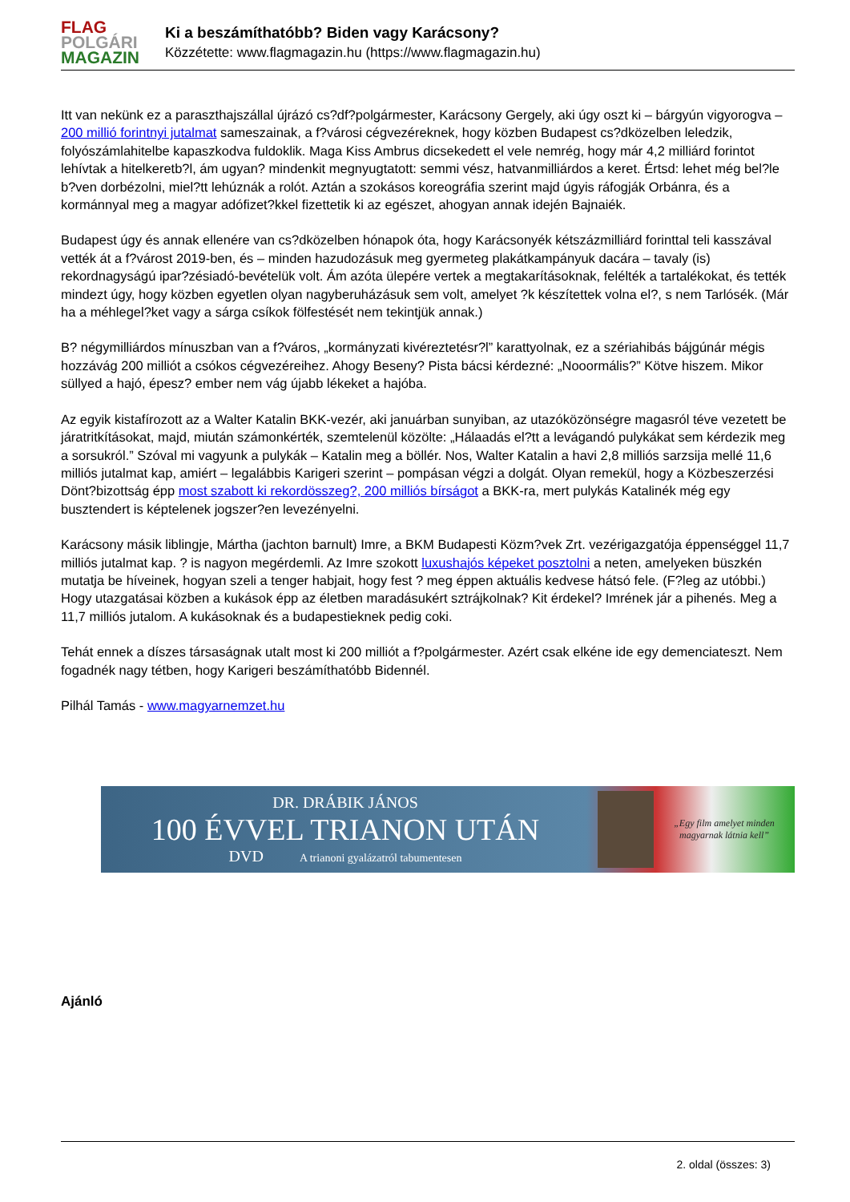FLAG
POLGÁRI
MAGAZIN
Ki a beszámíthatóbb? Biden vagy Karácsony?
Közzétette: www.flagmagazin.hu (https://www.flagmagazin.hu)
Itt van nekünk ez a paraszthajszállal újrázó cs?df?polgármester, Karácsony Gergely, aki úgy oszt ki – bárgyún vigyorogva – 200 millió forintnyi jutalmat sameszainak, a f?városi cégvezéreknek, hogy közben Budapest cs?dközelben leledzik, folyószámlahitelbe kapaszkodva fuldoklik. Maga Kiss Ambrus dicsekedett el vele nemrég, hogy már 4,2 milliárd forintot lehívtak a hitelkeretb?l, ám ugyan? mindenkit megnyugtatott: semmi vész, hatvanmilliárdos a keret. Értsd: lehet még bel?le b?ven dorbézolni, miel?tt lehúznák a rolót. Aztán a szokásos koreográfia szerint majd úgyis ráfogják Orbánra, és a kormánnyal meg a magyar adófizet?kkel fizettetik ki az egészet, ahogyan annak idején Bajnaiék.
Budapest úgy és annak ellenére van cs?dközelben hónapok óta, hogy Karácsonyék kétszázmilliárd forinttal teli kasszával vették át a f?várost 2019-ben, és – minden hazudozásuk meg gyermeteg plakátkampányuk dacára – tavaly (is) rekordnagyságú ipar?zésiadó-bevételük volt. Ám azóta ülepére vertek a megtakarításoknak, felélték a tartalékokat, és tették mindezt úgy, hogy közben egyetlen olyan nagyberuházásuk sem volt, amelyet ?k készítettek volna el?, s nem Tarlósék. (Már ha a méhlegel?ket vagy a sárga csíkok fölfestését nem tekintjük annak.)
B? négymilliárdos mínuszban van a f?város, „kormányzati kivéreztetésr?l” karattyolnak, ez a szériahibás bájgúnár mégis hozzávág 200 milliót a csókos cégvezéreihez. Ahogy Beseny? Pista bácsi kérdezné: „Nooormális?” Kötve hiszem. Mikor süllyed a hajó, épesz? ember nem vág újabb lékeket a hajóba.
Az egyik kistafírozott az a Walter Katalin BKK-vezér, aki januárban sunyiban, az utazóközönségre magasról téve vezetett be járatritkításokat, majd, miután számonkérték, szemtelenül közölte: „Hálaadás el?tt a levágandó pulykákat sem kérdezik meg a sorsukról.” Szóval mi vagyunk a pulykák – Katalin meg a böllér. Nos, Walter Katalin a havi 2,8 milliós sarzsija mellé 11,6 milliós jutalmat kap, amiért – legalábbis Karigeri szerint – pompásan végzi a dolgát. Olyan remekül, hogy a Közbeszerzési Dönt?bizottság épp most szabott ki rekordösszeg?, 200 milliós bírságot a BKK-ra, mert pulykás Katalinék még egy busztendert is képtelenek jogszer?en levezényelni.
Karácsony másik liblingje, Mártha (jachton barnult) Imre, a BKM Budapesti Közm?vek Zrt. vezérigazgatója éppenséggel 11,7 milliós jutalmat kap. ? is nagyon megérdemli. Az Imre szokott luxushajós képeket posztolni a neten, amelyeken büszkén mutatja be híveinek, hogyan szeli a tenger habjait, hogy fest ? meg éppen aktuális kedvese hátsó fele. (F?leg az utóbbi.) Hogy utazgatásai közben a kukások épp az életben maradásukért sztrájkolnak? Kit érdekel? Imrének jár a pihenés. Meg a 11,7 milliós jutalom. A kukásoknak és a budapestieknek pedig coki.
Tehát ennek a díszes társaságnak utalt most ki 200 milliót a f?polgármester. Azért csak elkéne ide egy demenciateszt. Nem fogadnék nagy tétben, hogy Karigeri beszámíthatóbb Bidennél.
Pilhál Tamás - www.magyarnemzet.hu
DR. DRÁBIK JÁNOS
100 ÉVVEL TRIANON UTÁN
DVD A trianoni gyalázatról tabumentesen
„Egy film amelyet minden
magyarnak látnia kell”
Ajánló
2. oldal (összes: 3)